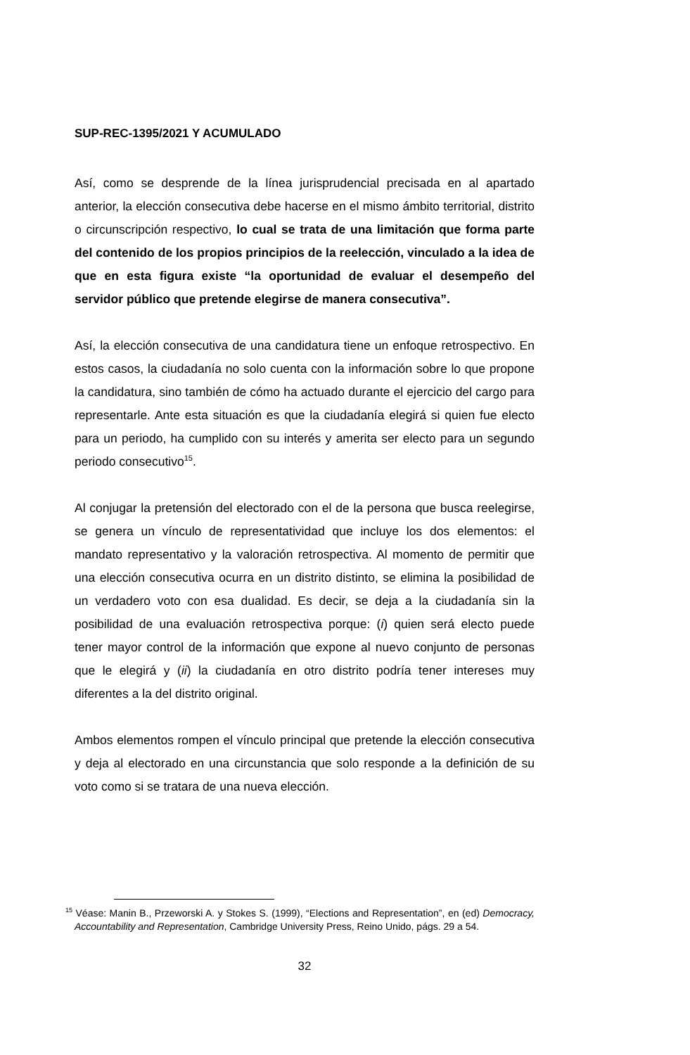SUP-REC-1395/2021 Y ACUMULADO
Así, como se desprende de la línea jurisprudencial precisada en al apartado anterior, la elección consecutiva debe hacerse en el mismo ámbito territorial, distrito o circunscripción respectivo, lo cual se trata de una limitación que forma parte del contenido de los propios principios de la reelección, vinculado a la idea de que en esta figura existe “la oportunidad de evaluar el desempeño del servidor público que pretende elegirse de manera consecutiva”.
Así, la elección consecutiva de una candidatura tiene un enfoque retrospectivo. En estos casos, la ciudadanía no solo cuenta con la información sobre lo que propone la candidatura, sino también de cómo ha actuado durante el ejercicio del cargo para representarle. Ante esta situación es que la ciudadanía elegirá si quien fue electo para un periodo, ha cumplido con su interés y amerita ser electo para un segundo periodo consecutivo<sup>15</sup>.
Al conjugar la pretensión del electorado con el de la persona que busca reelegirse, se genera un vínculo de representatividad que incluye los dos elementos: el mandato representativo y la valoración retrospectiva. Al momento de permitir que una elección consecutiva ocurra en un distrito distinto, se elimina la posibilidad de un verdadero voto con esa dualidad. Es decir, se deja a la ciudadanía sin la posibilidad de una evaluación retrospectiva porque: (i) quien será electo puede tener mayor control de la información que expone al nuevo conjunto de personas que le elegirá y (ii) la ciudadanía en otro distrito podría tener intereses muy diferentes a la del distrito original.
Ambos elementos rompen el vínculo principal que pretende la elección consecutiva y deja al electorado en una circunstancia que solo responde a la definición de su voto como si se tratara de una nueva elección.
<sup>15</sup> Véase: Manin B., Przeworski A. y Stokes S. (1999), “Elections and Representation”, en (ed) Democracy, Accountability and Representation, Cambridge University Press, Reino Unido, págs. 29 a 54.
32